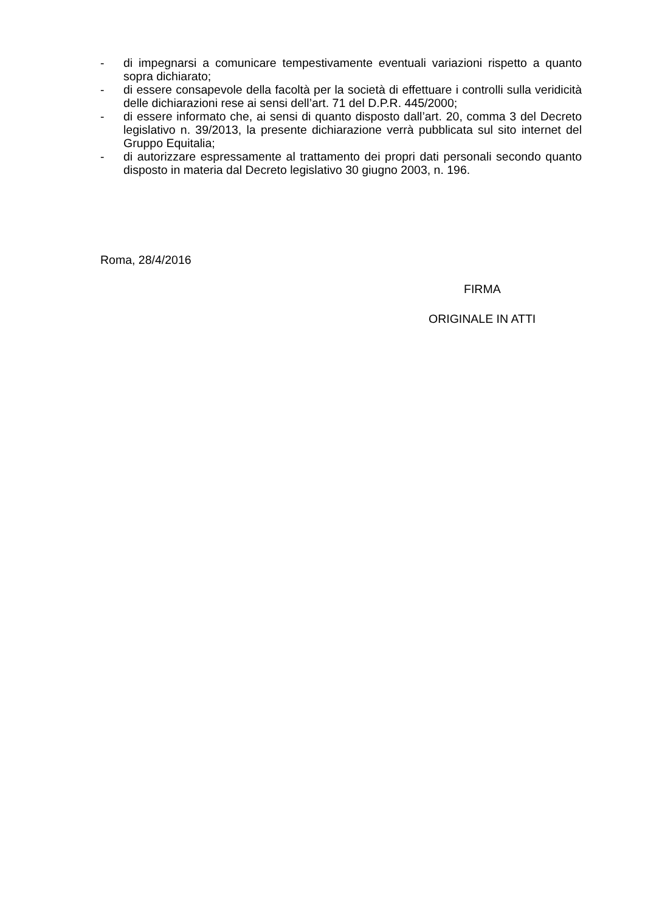- di impegnarsi a comunicare tempestivamente eventuali variazioni rispetto a quanto sopra dichiarato;
- di essere consapevole della facoltà per la società di effettuare i controlli sulla veridicità delle dichiarazioni rese ai sensi dell’art. 71 del D.P.R. 445/2000;
- di essere informato che, ai sensi di quanto disposto dall’art. 20, comma 3 del Decreto legislativo n. 39/2013, la presente dichiarazione verrà pubblicata sul sito internet del Gruppo Equitalia;
- di autorizzare espressamente al trattamento dei propri dati personali secondo quanto disposto in materia dal Decreto legislativo 30 giugno 2003, n. 196.
Roma, 28/4/2016
FIRMA
ORIGINALE IN ATTI